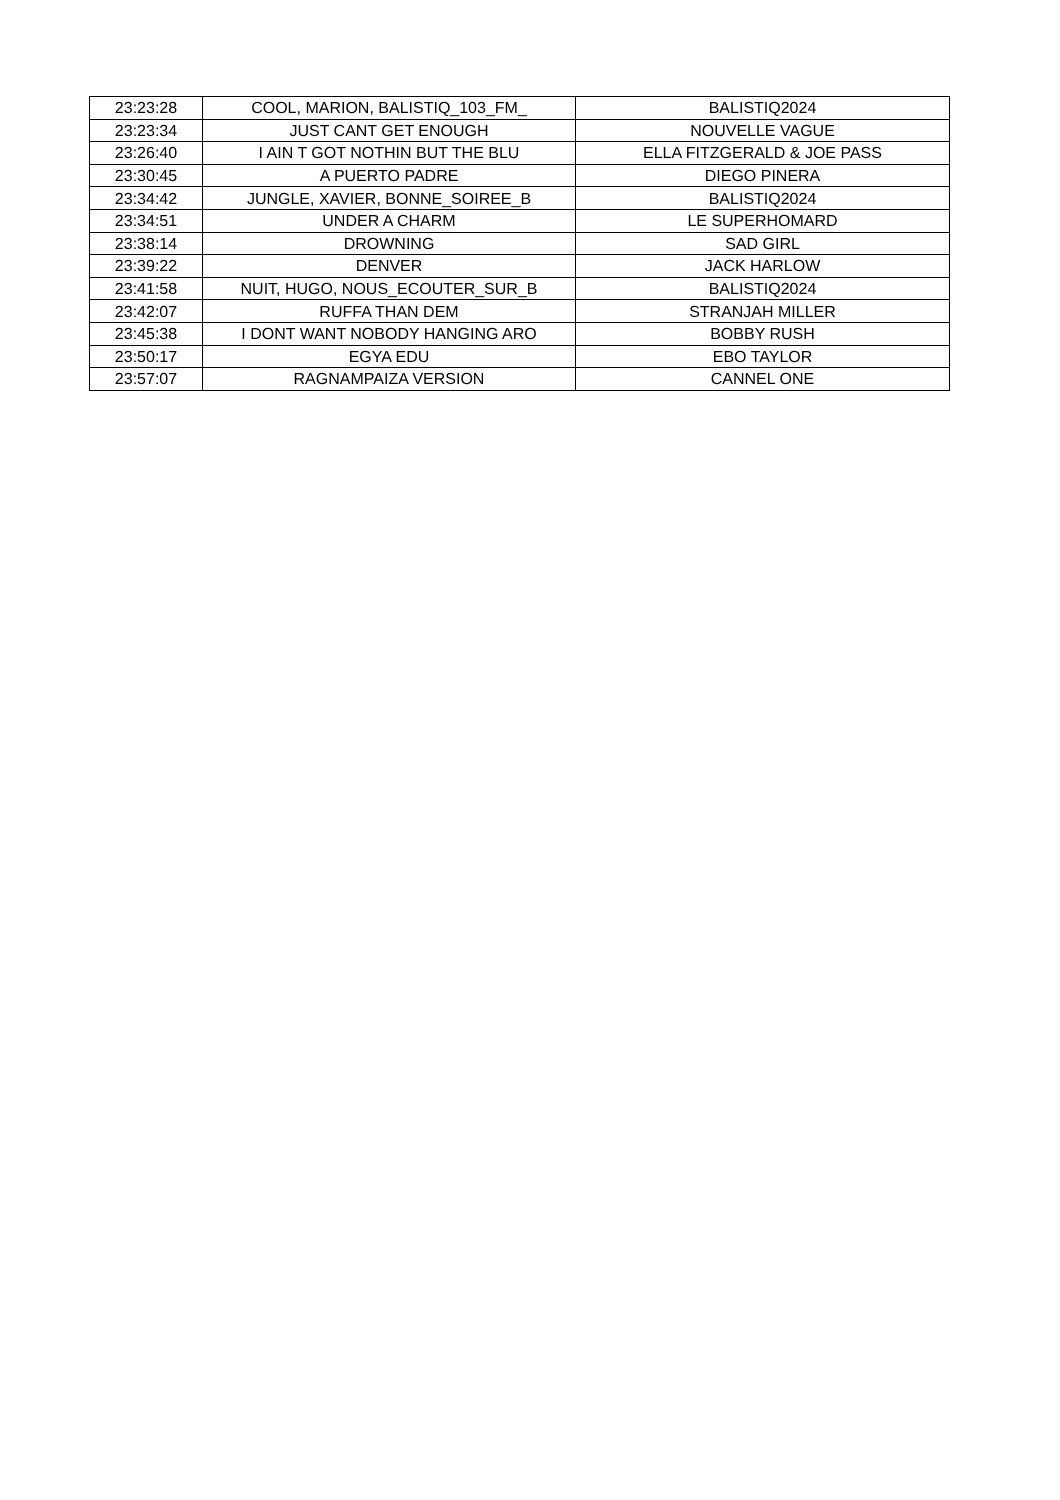| 23:23:28 | COOL, MARION, BALISTIQ_103_FM_ | BALISTIQ2024 |
| 23:23:34 | JUST CANT GET ENOUGH | NOUVELLE VAGUE |
| 23:26:40 | I AIN T GOT NOTHIN BUT THE BLU | ELLA FITZGERALD & JOE PASS |
| 23:30:45 | A PUERTO PADRE | DIEGO PINERA |
| 23:34:42 | JUNGLE, XAVIER, BONNE_SOIREE_B | BALISTIQ2024 |
| 23:34:51 | UNDER A CHARM | LE SUPERHOMARD |
| 23:38:14 | DROWNING | SAD GIRL |
| 23:39:22 | DENVER | JACK HARLOW |
| 23:41:58 | NUIT, HUGO, NOUS_ECOUTER_SUR_B | BALISTIQ2024 |
| 23:42:07 | RUFFA THAN DEM | STRANJAH MILLER |
| 23:45:38 | I DONT WANT NOBODY HANGING ARO | BOBBY RUSH |
| 23:50:17 | EGYA EDU | EBO TAYLOR |
| 23:57:07 | RAGNAMPAIZA VERSION | CANNEL ONE |